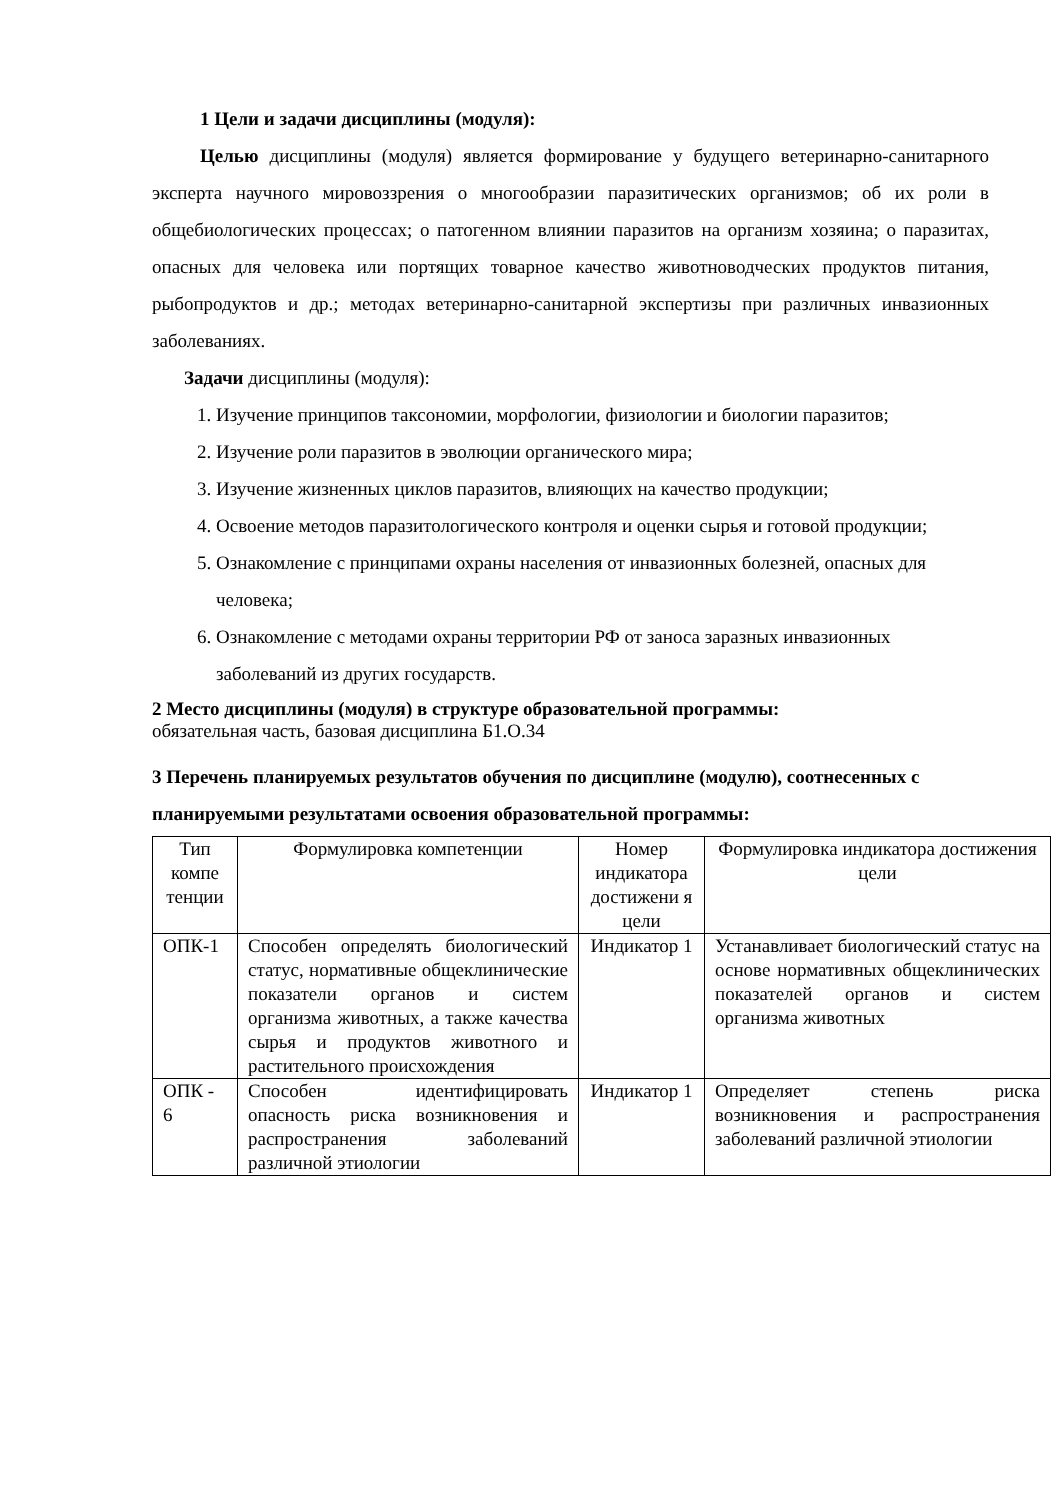1 Цели и задачи дисциплины (модуля):
Целью дисциплины (модуля) является формирование у будущего ветеринарно-санитарного эксперта научного мировоззрения о многообразии паразитических организмов; об их роли в общебиологических процессах; о патогенном влиянии паразитов на организм хозяина; о паразитах, опасных для человека или портящих товарное качество животноводческих продуктов питания, рыбопродуктов и др.; методах ветеринарно-санитарной экспертизы при различных инвазионных заболеваниях.
Задачи дисциплины (модуля):
1. Изучение принципов таксономии, морфологии, физиологии и биологии паразитов;
2. Изучение роли паразитов в эволюции органического мира;
3. Изучение жизненных циклов паразитов, влияющих на качество продукции;
4. Освоение методов паразитологического контроля и оценки сырья и готовой продукции;
5. Ознакомление с принципами охраны населения от инвазионных болезней, опасных для человека;
6. Ознакомление с методами охраны территории РФ от заноса заразных инвазионных заболеваний из других государств.
2 Место дисциплины (модуля) в структуре образовательной программы:
обязательная часть, базовая дисциплина Б1.О.34
3 Перечень планируемых результатов обучения по дисциплине (модулю), соотнесенных с планируемыми результатами освоения образовательной программы:
| Тип компе тенции | Формулировка компетенции | Номер индикатора достижени я цели | Формулировка индикатора достижения цели |
| ОПК-1 | Способен определять биологический статус, нормативные общеклинические показатели органов и систем организма животных, а также качества сырья и продуктов животного и растительного происхождения | Индикатор 1 | Устанавливает биологический статус на основе нормативных общеклинических показателей органов и систем организма животных |
| ОПК - 6 | Способен идентифицировать опасность риска возникновения и распространения заболеваний различной этиологии | Индикатор 1 | Определяет степень риска возникновения и распространения заболеваний различной этиологии |